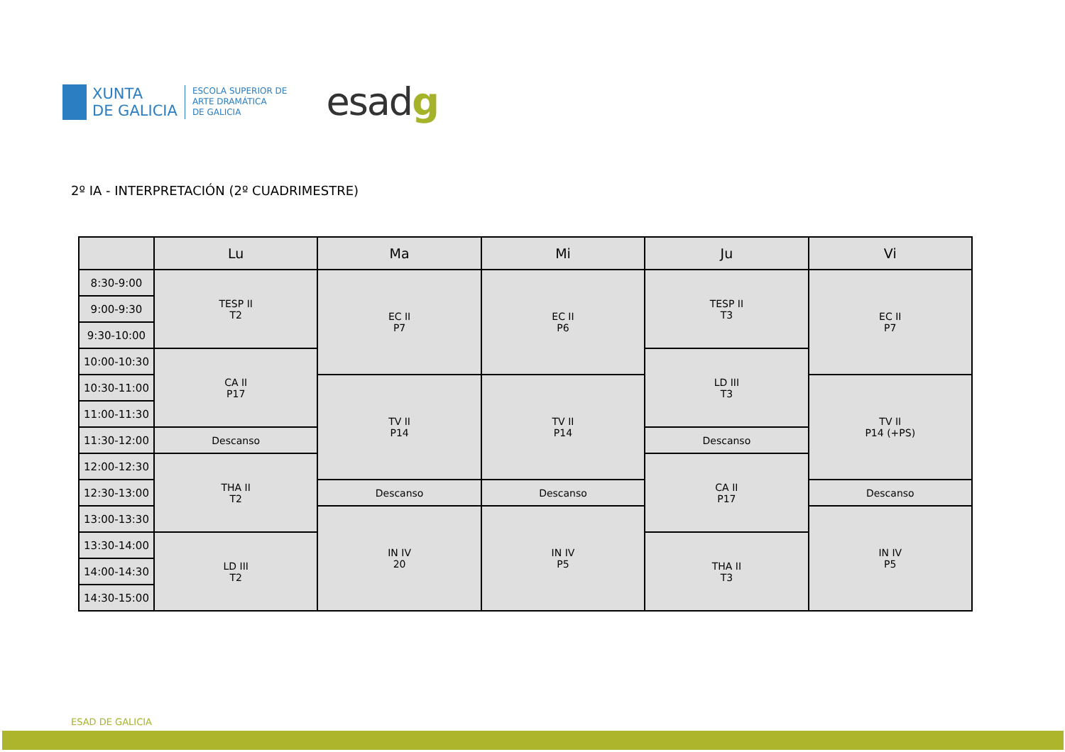XUNTA
DE GALICIA
ESCOLA SUPERIOR DE
ARTE DRAMÁTICA
DE GALICIA
esadg
2º IA - INTERPRETACIÓN (2º CUADRIMESTRE)
| | Lu | Ma | Mi | Ju | Vi |
| --- | --- | --- | --- | --- | --- |
| 8:30-9:00 | TESP II T2 | EC II P7 | EC II P6 | TESP II T3 | EC II P7 |
| 9:00-9:30 | | | | | |
| 9:30-10:00 | | | | | |
| 10:00-10:30 | CA II P17 | | | LD III T3 | |
| 10:30-11:00 | | TV II P14 | TV II P14 | | TV II P14 (+PS) |
| 11:00-11:30 | | | | | |
| 11:30-12:00 | Descanso | | | Descanso | |
| 12:00-12:30 | THA II T2 | | | CA II P17 | |
| 12:30-13:00 | | Descanso | Descanso | | Descanso |
| 13:00-13:30 | | IN IV 20 | IN IV P5 | | IN IV P5 |
| 13:30-14:00 | LD III T2 | | | THA II T3 | |
| 14:00-14:30 | | | | | |
| 14:30-15:00 | | | | | |
ESAD DE GALICIA